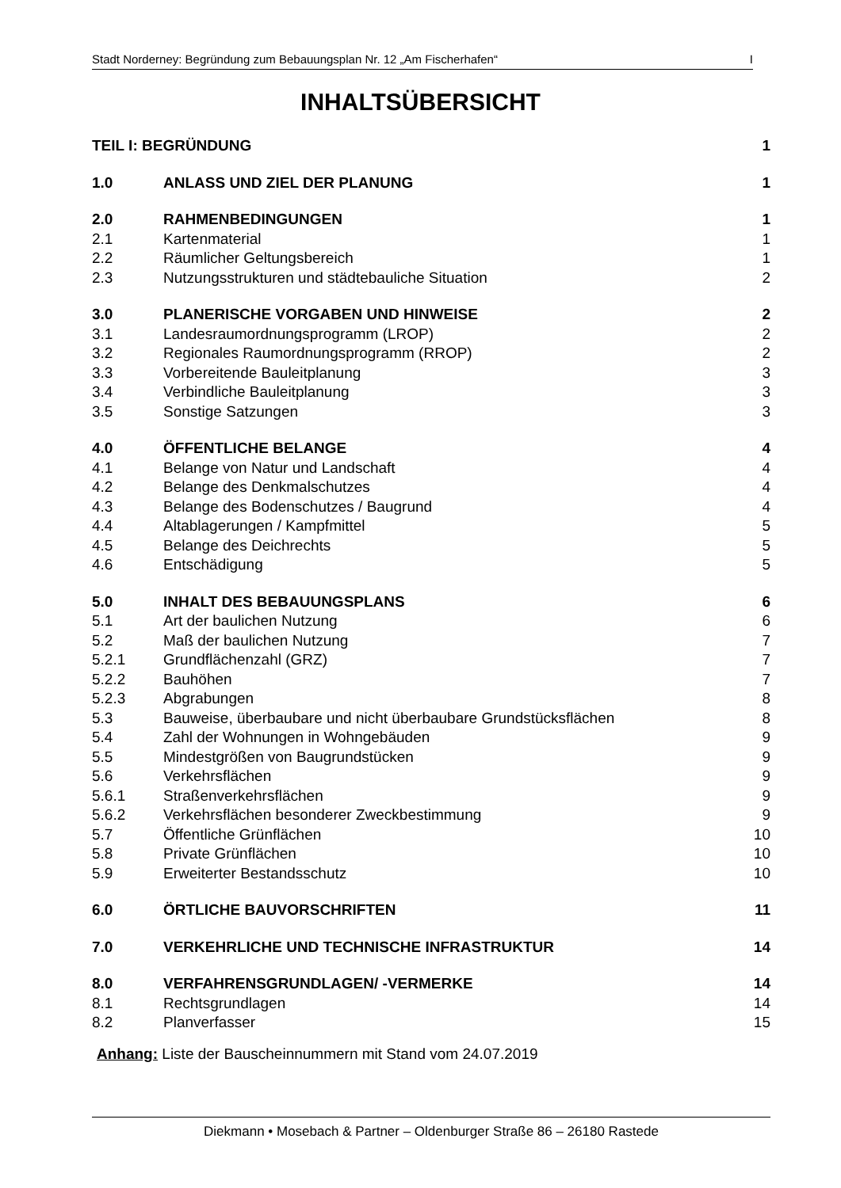Stadt Norderney: Begründung zum Bebauungsplan Nr. 12 „Am Fischerhafen“I
INHALTSÜBERSICHT
TEIL I: BEGRÜNDUNG 1
1.0 ANLASS UND ZIEL DER PLANUNG 1
2.0 RAHMENBEDINGUNGEN 1
2.1 Kartenmaterial 1
2.2 Räumlicher Geltungsbereich 1
2.3 Nutzungsstrukturen und städtebauliche Situation 2
3.0 PLANERISCHE VORGABEN UND HINWEISE 2
3.1 Landesraumordnungsprogramm (LROP) 2
3.2 Regionales Raumordnungsprogramm (RROP) 2
3.3 Vorbereitende Bauleitplanung 3
3.4 Verbindliche Bauleitplanung 3
3.5 Sonstige Satzungen 3
4.0 ÖFFENTLICHE BELANGE 4
4.1 Belange von Natur und Landschaft 4
4.2 Belange des Denkmalschutzes 4
4.3 Belange des Bodenschutzes / Baugrund 4
4.4 Altablagerungen / Kampfmittel 5
4.5 Belange des Deichrechts 5
4.6 Entschädigung 5
5.0 INHALT DES BEBAUUNGSPLANS 6
5.1 Art der baulichen Nutzung 6
5.2 Maß der baulichen Nutzung 7
5.2.1 Grundflächenzahl (GRZ) 7
5.2.2 Bauhöhen 7
5.2.3 Abgrabungen 8
5.3 Bauweise, überbaubare und nicht überbaubare Grundstücksflächen 8
5.4 Zahl der Wohnungen in Wohngebäuden 9
5.5 Mindestgrößen von Baugrundstücken 9
5.6 Verkehrsflächen 9
5.6.1 Straßenverkehrsflächen 9
5.6.2 Verkehrsflächen besonderer Zweckbestimmung 9
5.7 Öffentliche Grünflächen 10
5.8 Private Grünflächen 10
5.9 Erweiterter Bestandsschutz 10
6.0 ÖRTLICHE BAUVORSCHRIFTEN 11
7.0 VERKEHRLICHE UND TECHNISCHE INFRASTRUKTUR 14
8.0 VERFAHRENSGRUNDLAGEN/ -VERMERKE 14
8.1 Rechtsgrundlagen 14
8.2 Planverfasser 15
Anhang: Liste der Bauscheinnummern mit Stand vom 24.07.2019
Diekmann • Mosebach & Partner – Oldenburger Straße 86 – 26180 Rastede